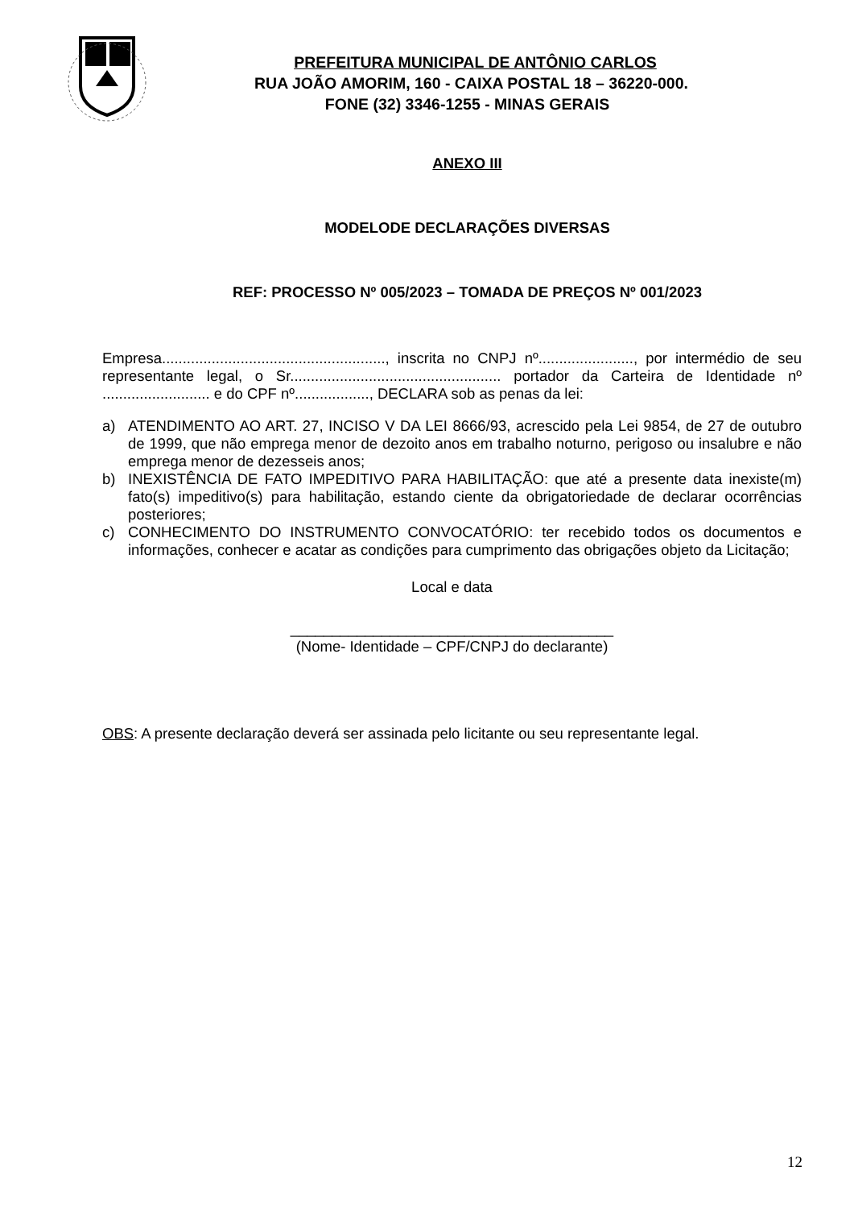PREFEITURA MUNICIPAL DE ANTÔNIO CARLOS
RUA JOÃO AMORIM, 160 - CAIXA POSTAL 18 – 36220-000.
FONE (32) 3346-1255 - MINAS GERAIS
ANEXO III
MODELODE DECLARAÇÕES DIVERSAS
REF: PROCESSO Nº 005/2023 – TOMADA DE PREÇOS Nº 001/2023
Empresa......................................................, inscrita no CNPJ nº......................., por intermédio de seu representante legal, o Sr................................................... portador da Carteira de Identidade nº .......................... e do CPF nº.................., DECLARA sob as penas da lei:
a) ATENDIMENTO AO ART. 27, INCISO V DA LEI 8666/93, acrescido pela Lei 9854, de 27 de outubro de 1999, que não emprega menor de dezoito anos em trabalho noturno, perigoso ou insalubre e não emprega menor de dezesseis anos;
b) INEXISTÊNCIA DE FATO IMPEDITIVO PARA HABILITAÇÃO: que até a presente data inexiste(m) fato(s) impeditivo(s) para habilitação, estando ciente da obrigatoriedade de declarar ocorrências posteriores;
c) CONHECIMENTO DO INSTRUMENTO CONVOCATÓRIO: ter recebido todos os documentos e informações, conhecer e acatar as condições para cumprimento das obrigações objeto da Licitação;
Local e data
_______________________________________
(Nome- Identidade – CPF/CNPJ do declarante)
OBS: A presente declaração deverá ser assinada pelo licitante ou seu representante legal.
12